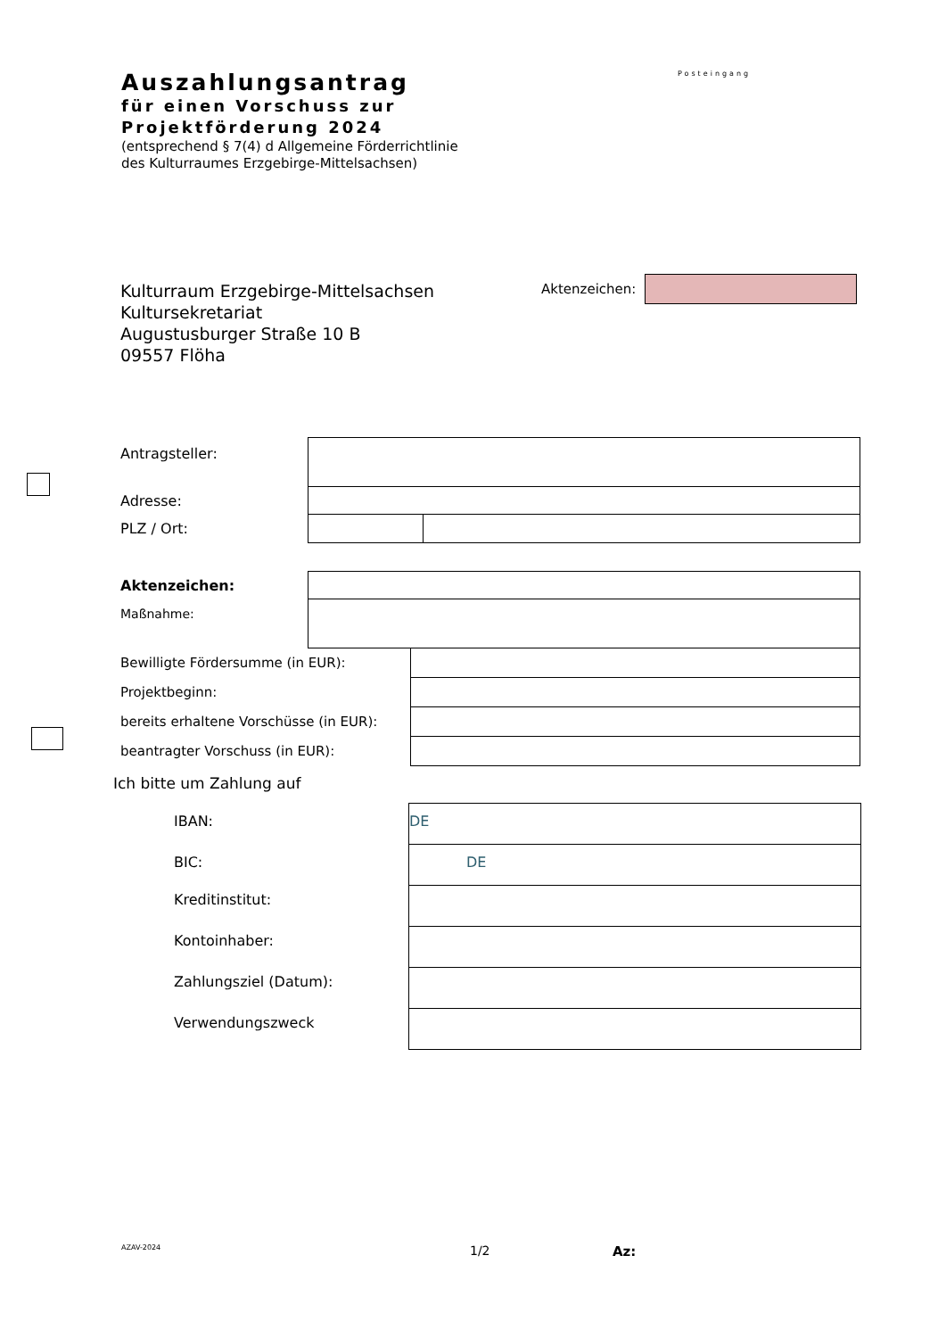Auszahlungsantrag
für einen Vorschuss zur
Projektförderung 2024
(entsprechend § 7(4) d Allgemeine Förderrichtlinie
des Kulturraumes Erzgebirge-Mittelsachsen)
Posteingang
Kulturraum Erzgebirge-Mittelsachsen
Kultursekretariat
Augustusburger Straße 10 B
09557 Flöha
Aktenzeichen:
| Antragsteller: | | |
| Adresse: | | |
| PLZ / Ort: | | |
| Aktenzeichen: | |
| Maßnahme: | |
| Bewilligte Fördersumme (in EUR): | |
| Projektbeginn: | |
| bereits erhaltene Vorschüsse (in EUR): | |
| beantragter Vorschuss (in EUR): | |
Ich bitte um Zahlung auf
| IBAN: | DE |
| BIC: | DE |
| Kreditinstitut: | |
| Kontoinhaber: | |
| Zahlungsziel (Datum): | |
| Verwendungszweck | |
AZAV-2024 1/2 Az: